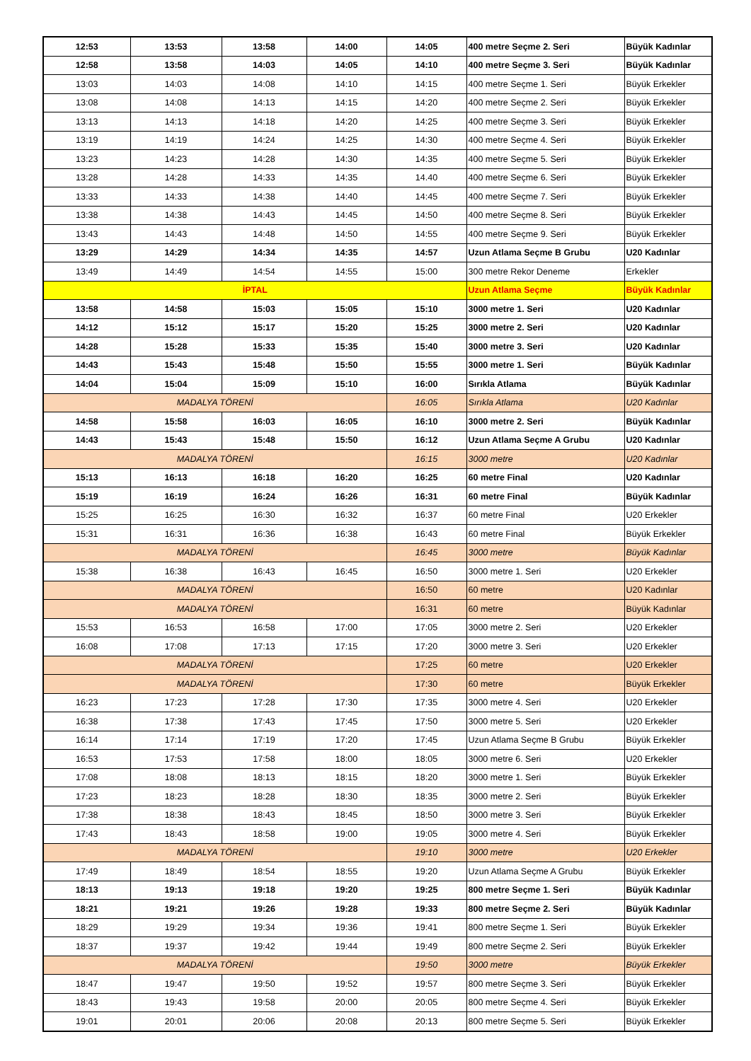| 12:53 | 13:53 | 13:58 | 14:00 | 14:05 | 400 metre Seçme 2. Seri | Büyük Kadınlar |
| 12:58 | 13:58 | 14:03 | 14:05 | 14:10 | 400 metre Seçme 3. Seri | Büyük Kadınlar |
| 13:03 | 14:03 | 14:08 | 14:10 | 14:15 | 400 metre Seçme 1. Seri | Büyük Erkekler |
| 13:08 | 14:08 | 14:13 | 14:15 | 14:20 | 400 metre Seçme 2. Seri | Büyük Erkekler |
| 13:13 | 14:13 | 14:18 | 14:20 | 14:25 | 400 metre Seçme 3. Seri | Büyük Erkekler |
| 13:19 | 14:19 | 14:24 | 14:25 | 14:30 | 400 metre Seçme 4. Seri | Büyük Erkekler |
| 13:23 | 14:23 | 14:28 | 14:30 | 14:35 | 400 metre Seçme 5. Seri | Büyük Erkekler |
| 13:28 | 14:28 | 14:33 | 14:35 | 14.40 | 400 metre Seçme 6. Seri | Büyük Erkekler |
| 13:33 | 14:33 | 14:38 | 14:40 | 14:45 | 400 metre Seçme 7. Seri | Büyük Erkekler |
| 13:38 | 14:38 | 14:43 | 14:45 | 14:50 | 400 metre Seçme 8. Seri | Büyük Erkekler |
| 13:43 | 14:43 | 14:48 | 14:50 | 14:55 | 400 metre Seçme 9. Seri | Büyük Erkekler |
| 13:29 | 14:29 | 14:34 | 14:35 | 14:57 | Uzun Atlama Seçme B Grubu | U20 Kadınlar |
| 13:49 | 14:49 | 14:54 | 14:55 | 15:00 | 300 metre Rekor Deneme | Erkekler |
| İPTAL | | | | | Uzun Atlama Seçme | Büyük Kadınlar |
| 13:58 | 14:58 | 15:03 | 15:05 | 15:10 | 3000 metre 1. Seri | U20 Kadınlar |
| 14:12 | 15:12 | 15:17 | 15:20 | 15:25 | 3000 metre 2. Seri | U20 Kadınlar |
| 14:28 | 15:28 | 15:33 | 15:35 | 15:40 | 3000 metre 3. Seri | U20 Kadınlar |
| 14:43 | 15:43 | 15:48 | 15:50 | 15:55 | 3000 metre 1. Seri | Büyük Kadınlar |
| 14:04 | 15:04 | 15:09 | 15:10 | 16:00 | Sırıkla Atlama | Büyük Kadınlar |
| MADALYA TÖRENİ | | | | 16:05 | Sırıkla Atlama | U20 Kadınlar |
| 14:58 | 15:58 | 16:03 | 16:05 | 16:10 | 3000 metre 2. Seri | Büyük Kadınlar |
| 14:43 | 15:43 | 15:48 | 15:50 | 16:12 | Uzun Atlama Seçme A Grubu | U20 Kadınlar |
| MADALYA TÖRENİ | | | | 16:15 | 3000 metre | U20 Kadınlar |
| 15:13 | 16:13 | 16:18 | 16:20 | 16:25 | 60 metre Final | U20 Kadınlar |
| 15:19 | 16:19 | 16:24 | 16:26 | 16:31 | 60 metre Final | Büyük Kadınlar |
| 15:25 | 16:25 | 16:30 | 16:32 | 16:37 | 60 metre Final | U20 Erkekler |
| 15:31 | 16:31 | 16:36 | 16:38 | 16:43 | 60 metre Final | Büyük Erkekler |
| MADALYA TÖRENİ | | | | 16:45 | 3000 metre | Büyük Kadınlar |
| 15:38 | 16:38 | 16:43 | 16:45 | 16:50 | 3000 metre 1. Seri | U20 Erkekler |
| MADALYA TÖRENİ | | | | 16:50 | 60 metre | U20 Kadınlar |
| MADALYA TÖRENİ | | | | 16:31 | 60 metre | Büyük Kadınlar |
| 15:53 | 16:53 | 16:58 | 17:00 | 17:05 | 3000 metre 2. Seri | U20 Erkekler |
| 16:08 | 17:08 | 17:13 | 17:15 | 17:20 | 3000 metre 3. Seri | U20 Erkekler |
| MADALYA TÖRENİ | | | | 17:25 | 60 metre | U20 Erkekler |
| MADALYA TÖRENİ | | | | 17:30 | 60 metre | Büyük Erkekler |
| 16:23 | 17:23 | 17:28 | 17:30 | 17:35 | 3000 metre 4. Seri | U20 Erkekler |
| 16:38 | 17:38 | 17:43 | 17:45 | 17:50 | 3000 metre 5. Seri | U20 Erkekler |
| 16:14 | 17:14 | 17:19 | 17:20 | 17:45 | Uzun Atlama Seçme B Grubu | Büyük Erkekler |
| 16:53 | 17:53 | 17:58 | 18:00 | 18:05 | 3000 metre 6. Seri | U20 Erkekler |
| 17:08 | 18:08 | 18:13 | 18:15 | 18:20 | 3000 metre 1. Seri | Büyük Erkekler |
| 17:23 | 18:23 | 18:28 | 18:30 | 18:35 | 3000 metre 2. Seri | Büyük Erkekler |
| 17:38 | 18:38 | 18:43 | 18:45 | 18:50 | 3000 metre 3. Seri | Büyük Erkekler |
| 17:43 | 18:43 | 18:58 | 19:00 | 19:05 | 3000 metre 4. Seri | Büyük Erkekler |
| MADALYA TÖRENİ | | | | 19:10 | 3000 metre | U20 Erkekler |
| 17:49 | 18:49 | 18:54 | 18:55 | 19:20 | Uzun Atlama Seçme A Grubu | Büyük Erkekler |
| 18:13 | 19:13 | 19:18 | 19:20 | 19:25 | 800 metre Seçme 1. Seri | Büyük Kadınlar |
| 18:21 | 19:21 | 19:26 | 19:28 | 19:33 | 800 metre Seçme 2. Seri | Büyük Kadınlar |
| 18:29 | 19:29 | 19:34 | 19:36 | 19:41 | 800 metre Seçme 1. Seri | Büyük Erkekler |
| 18:37 | 19:37 | 19:42 | 19:44 | 19:49 | 800 metre Seçme 2. Seri | Büyük Erkekler |
| MADALYA TÖRENİ | | | | 19:50 | 3000 metre | Büyük Erkekler |
| 18:47 | 19:47 | 19:50 | 19:52 | 19:57 | 800 metre Seçme 3. Seri | Büyük Erkekler |
| 18:43 | 19:43 | 19:58 | 20:00 | 20:05 | 800 metre Seçme 4. Seri | Büyük Erkekler |
| 19:01 | 20:01 | 20:06 | 20:08 | 20:13 | 800 metre Seçme 5. Seri | Büyük Erkekler |